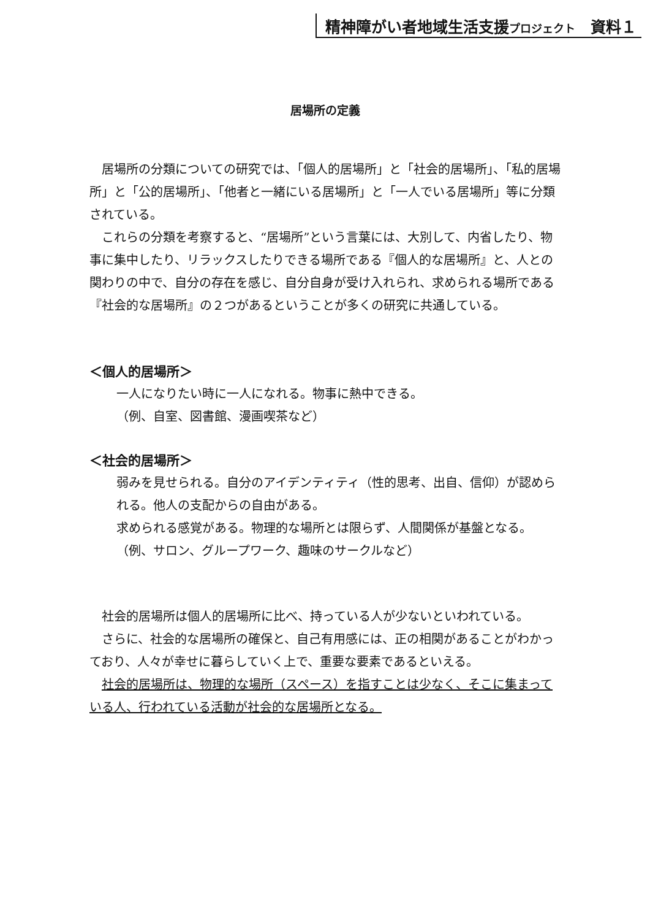精神障がい者地域生活支援プロジェクト　資料１
居場所の定義
居場所の分類についての研究では、「個人的居場所」と「社会的居場所」、「私的居場所」と「公的居場所」、「他者と一緒にいる居場所」と「一人でいる居場所」等に分類されている。
これらの分類を考察すると、“居場所”という言葉には、大別して、内省したり、物事に集中したり、リラックスしたりできる場所である『個人的な居場所』と、人との関わりの中で、自分の存在を感じ、自分自身が受け入れられ、求められる場所である『社会的な居場所』の２つがあるということが多くの研究に共通している。
＜個人的居場所＞
一人になりたい時に一人になれる。物事に熱中できる。
（例、自室、図書館、漫画喫茶など）
＜社会的居場所＞
弱みを見せられる。自分のアイデンティティ（性的思考、出自、信仰）が認められる。他人の支配からの自由がある。
求められる感覚がある。物理的な場所とは限らず、人間関係が基盤となる。
（例、サロン、グループワーク、趣味のサークルなど）
社会的居場所は個人的居場所に比べ、持っている人が少ないといわれている。
さらに、社会的な居場所の確保と、自己有用感には、正の相関があることがわかっており、人々が幸せに暮らしていく上で、重要な要素であるといえる。
社会的居場所は、物理的な場所（スペース）を指すことは少なく、そこに集まっている人、行われている活動が社会的な居場所となる。